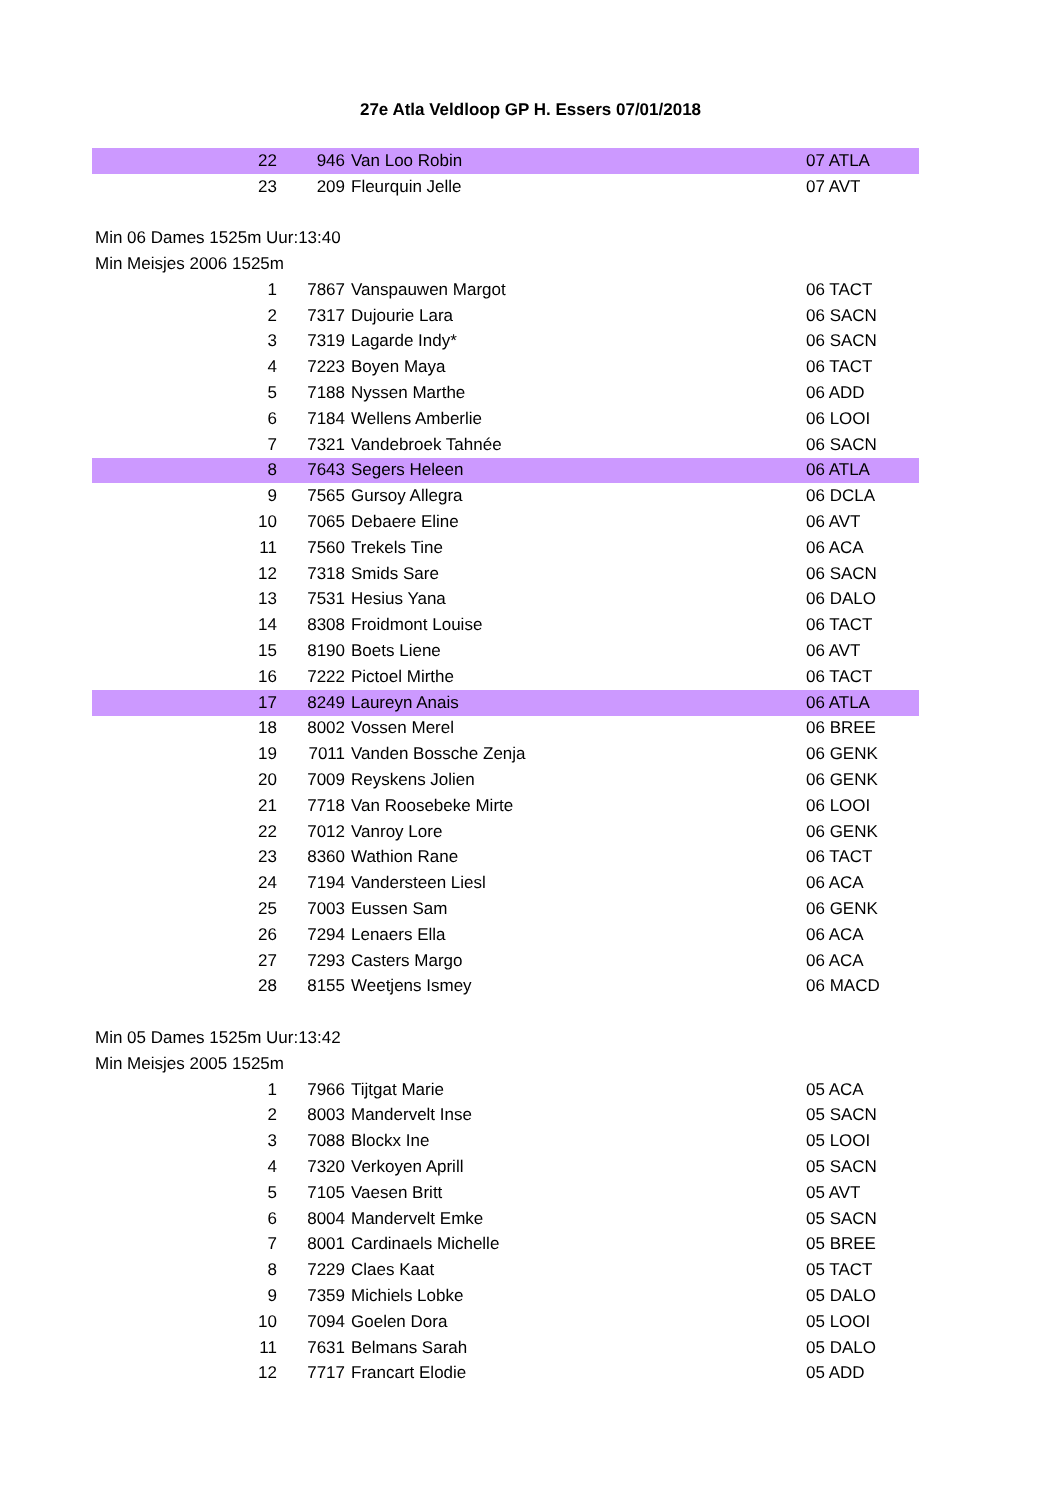27e Atla Veldloop GP H. Essers 07/01/2018
| 22 | 946 | Van Loo Robin | 07 ATLA |
| 23 | 209 | Fleurquin Jelle | 07 AVT |
| Min 06 Dames 1525m Uur:13:40 | | | |
| Min Meisjes 2006 1525m | | | |
| 1 | 7867 | Vanspauwen Margot | 06 TACT |
| 2 | 7317 | Dujourie Lara | 06 SACN |
| 3 | 7319 | Lagarde Indy* | 06 SACN |
| 4 | 7223 | Boyen Maya | 06 TACT |
| 5 | 7188 | Nyssen Marthe | 06 ADD |
| 6 | 7184 | Wellens Amberlie | 06 LOOI |
| 7 | 7321 | Vandebroek Tahnée | 06 SACN |
| 8 | 7643 | Segers Heleen | 06 ATLA |
| 9 | 7565 | Gursoy Allegra | 06 DCLA |
| 10 | 7065 | Debaere Eline | 06 AVT |
| 11 | 7560 | Trekels Tine | 06 ACA |
| 12 | 7318 | Smids Sare | 06 SACN |
| 13 | 7531 | Hesius Yana | 06 DALO |
| 14 | 8308 | Froidmont Louise | 06 TACT |
| 15 | 8190 | Boets Liene | 06 AVT |
| 16 | 7222 | Pictoel Mirthe | 06 TACT |
| 17 | 8249 | Laureyn Anais | 06 ATLA |
| 18 | 8002 | Vossen Merel | 06 BREE |
| 19 | 7011 | Vanden Bossche Zenja | 06 GENK |
| 20 | 7009 | Reyskens Jolien | 06 GENK |
| 21 | 7718 | Van Roosebeke Mirte | 06 LOOI |
| 22 | 7012 | Vanroy Lore | 06 GENK |
| 23 | 8360 | Wathion Rane | 06 TACT |
| 24 | 7194 | Vandersteen Liesl | 06 ACA |
| 25 | 7003 | Eussen Sam | 06 GENK |
| 26 | 7294 | Lenaers Ella | 06 ACA |
| 27 | 7293 | Casters Margo | 06 ACA |
| 28 | 8155 | Weetjens Ismey | 06 MACD |
| Min 05 Dames 1525m Uur:13:42 | | | |
| Min Meisjes 2005 1525m | | | |
| 1 | 7966 | Tijtgat Marie | 05 ACA |
| 2 | 8003 | Mandervelt Inse | 05 SACN |
| 3 | 7088 | Blockx Ine | 05 LOOI |
| 4 | 7320 | Verkoyen Aprill | 05 SACN |
| 5 | 7105 | Vaesen Britt | 05 AVT |
| 6 | 8004 | Mandervelt Emke | 05 SACN |
| 7 | 8001 | Cardinaels Michelle | 05 BREE |
| 8 | 7229 | Claes Kaat | 05 TACT |
| 9 | 7359 | Michiels Lobke | 05 DALO |
| 10 | 7094 | Goelen Dora | 05 LOOI |
| 11 | 7631 | Belmans Sarah | 05 DALO |
| 12 | 7717 | Francart Elodie | 05 ADD |